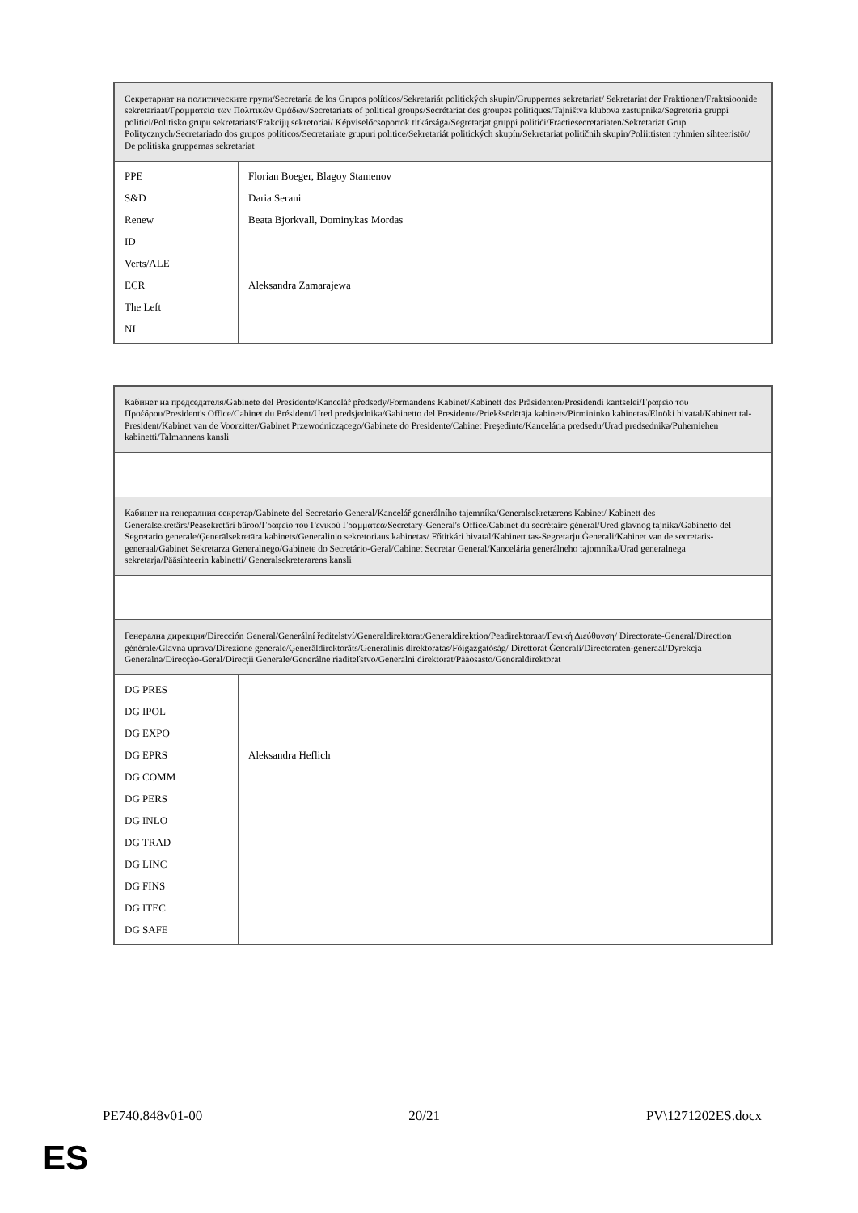| Секретариат на политическите групи/Secretaría de los Grupos políticos/Sekretariát politických skupin/Gruppernes sekretariat/ Sekretariat der Fraktionen/Fraktsioonide sekretariaat/Γραμματεία των Πολιτικών Ομάδων/Secretariats of political groups/Secrétariat des groupes politiques/Tajništva klubova zastupnika/Segreteria gruppi politici/Politisko grupu sekretariāts/Frakcijų sekretoriai/ Képviselőcsoportok titkársága/Segretarjat gruppi politiċi/Fractiesecretariaten/Sekretariat Grup Politycznych/Secretariado dos grupos políticos/Secretariate grupuri politice/Sekretariát politických skupín/Sekretariat političnih skupin/Poliittisten ryhmien sihteeristöt/ De politiska gruppernas sekretariat | |
| PPE S&D Renew ID Verts/ALE ECR The Left NI | Florian Boeger, Blagoy Stamenov Daria Serani Beata Bjorkvall, Dominykas Mordas Aleksandra Zamarajewa |
| Кабинет на председателя/Gabinete del Presidente/Kancelář předsedy/Formandens Kabinet/Kabinett des Präsidenten/Presidendi kantselei/Γραφείο του Προέδρου/President's Office/Cabinet du Président/Ured predsjednika/Gabinetto del Presidente/Priekšsēdētāja kabinets/Pirmininko kabinetas/Elnöki hivatal/Kabinett tal-President/Kabinet van de Voorzitter/Gabinet Przewodniczącego/Gabinete do Presidente/Cabinet Preşedinte/Kancelária predsedu/Urad predsednika/Puhemiehen kabinetti/Talmannens kansli | |
| Кабинет на генералния секретар/Gabinete del Secretario General/Kancelář generálního tajemníka/Generalsekretærens Kabinet/ Kabinett des Generalsekretärs/Peasekretäri büroo/Γραφείο του Γενικού Γραμματέα/Secretary-General's Office/Cabinet du secrétaire général/Ured glavnog tajnika/Gabinetto del Segretario generale/Ģenerālsekretāra kabinets/Generalinio sekretoriaus kabinetas/ Főtitkári hivatal/Kabinett tas-Segretarju Ġenerali/Kabinet van de secretaris-generaal/Gabinet Sekretarza Generalnego/Gabinete do Secretário-Geral/Cabinet Secretar General/Kancelária generálneho tajomníka/Urad generalnega sekretarja/Pääsihteerin kabinetti/ Generalsekreterarens kansli | |
| Генерална дирекция/Dirección General/Generální ředitelství/Generaldirektorat/Generaldirektion/Peadirektoraat/Γενική Διεύθυνση/ Directorate-General/Direction générale/Glavna uprava/Direzione generale/Ģenerāldirektorāts/Generalinis direktoratas/Főigazgatóság/ Direttorat Ġenerali/Directoraten-generaal/Dyrekcja Generalna/Direcção-Geral/Direcţii Generale/Generálne riaditeľstvo/Generalni direktorat/Pääosasto/Generaldirektorat | |
| DG PRES DG IPOL DG EXPO DG EPRS DG COMM DG PERS DG INLO DG TRAD DG LINC DG FINS DG ITEC DG SAFE | Aleksandra Heflich |
PE740.848v01-00 20/21 PV\1271202ES.docx
ES